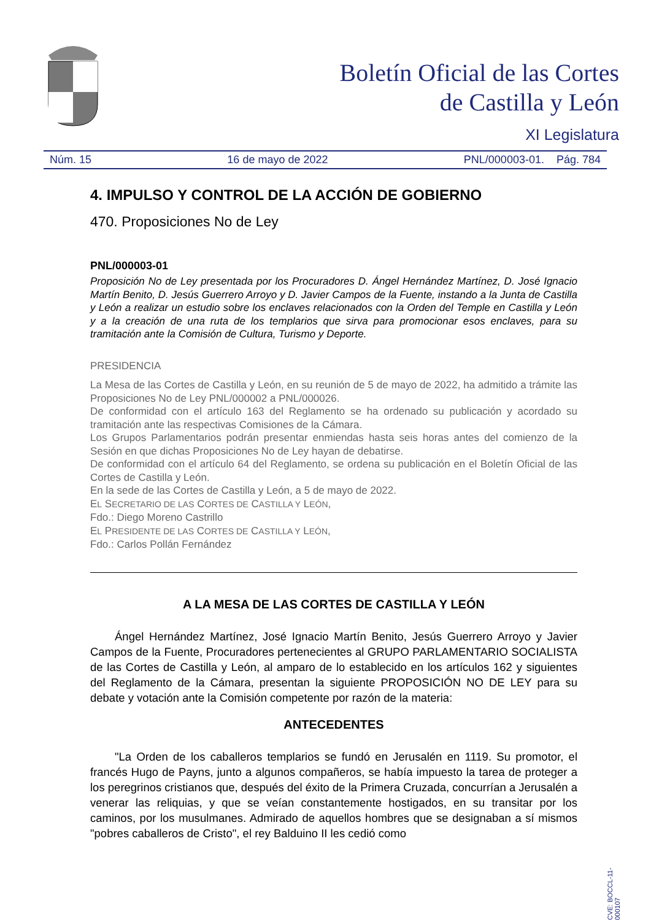Boletín Oficial de las Cortes
de Castilla y León
XI Legislatura
Núm. 15 16 de mayo de 2022 PNL/000003-01. Pág. 784
4. IMPULSO Y CONTROL DE LA ACCIÓN DE GOBIERNO
470. Proposiciones No de Ley
PNL/000003-01
Proposición No de Ley presentada por los Procuradores D. Ángel Hernández Martínez, D. José Ignacio Martín Benito, D. Jesús Guerrero Arroyo y D. Javier Campos de la Fuente, instando a la Junta de Castilla y León a realizar un estudio sobre los enclaves relacionados con la Orden del Temple en Castilla y León y a la creación de una ruta de los templarios que sirva para promocionar esos enclaves, para su tramitación ante la Comisión de Cultura, Turismo y Deporte.
PRESIDENCIA
La Mesa de las Cortes de Castilla y León, en su reunión de 5 de mayo de 2022, ha admitido a trámite las Proposiciones No de Ley PNL/000002 a PNL/000026.
De conformidad con el artículo 163 del Reglamento se ha ordenado su publicación y acordado su tramitación ante las respectivas Comisiones de la Cámara.
Los Grupos Parlamentarios podrán presentar enmiendas hasta seis horas antes del comienzo de la Sesión en que dichas Proposiciones No de Ley hayan de debatirse.
De conformidad con el artículo 64 del Reglamento, se ordena su publicación en el Boletín Oficial de las Cortes de Castilla y León.
En la sede de las Cortes de Castilla y León, a 5 de mayo de 2022.
EL SECRETARIO DE LAS CORTES DE CASTILLA Y LEÓN,
Fdo.: Diego Moreno Castrillo
EL PRESIDENTE DE LAS CORTES DE CASTILLA Y LEÓN,
Fdo.: Carlos Pollán Fernández
A LA MESA DE LAS CORTES DE CASTILLA Y LEÓN
Ángel Hernández Martínez, José Ignacio Martín Benito, Jesús Guerrero Arroyo y Javier Campos de la Fuente, Procuradores pertenecientes al GRUPO PARLAMENTARIO SOCIALISTA de las Cortes de Castilla y León, al amparo de lo establecido en los artículos 162 y siguientes del Reglamento de la Cámara, presentan la siguiente PROPOSICIÓN NO DE LEY para su debate y votación ante la Comisión competente por razón de la materia:
ANTECEDENTES
"La Orden de los caballeros templarios se fundó en Jerusalén en 1119. Su promotor, el francés Hugo de Payns, junto a algunos compañeros, se había impuesto la tarea de proteger a los peregrinos cristianos que, después del éxito de la Primera Cruzada, concurrían a Jerusalén a venerar las reliquias, y que se veían constantemente hostigados, en su transitar por los caminos, por los musulmanes. Admirado de aquellos hombres que se designaban a sí mismos "pobres caballeros de Cristo", el rey Balduino II les cedió como
CVE: BOCCL-11-000107